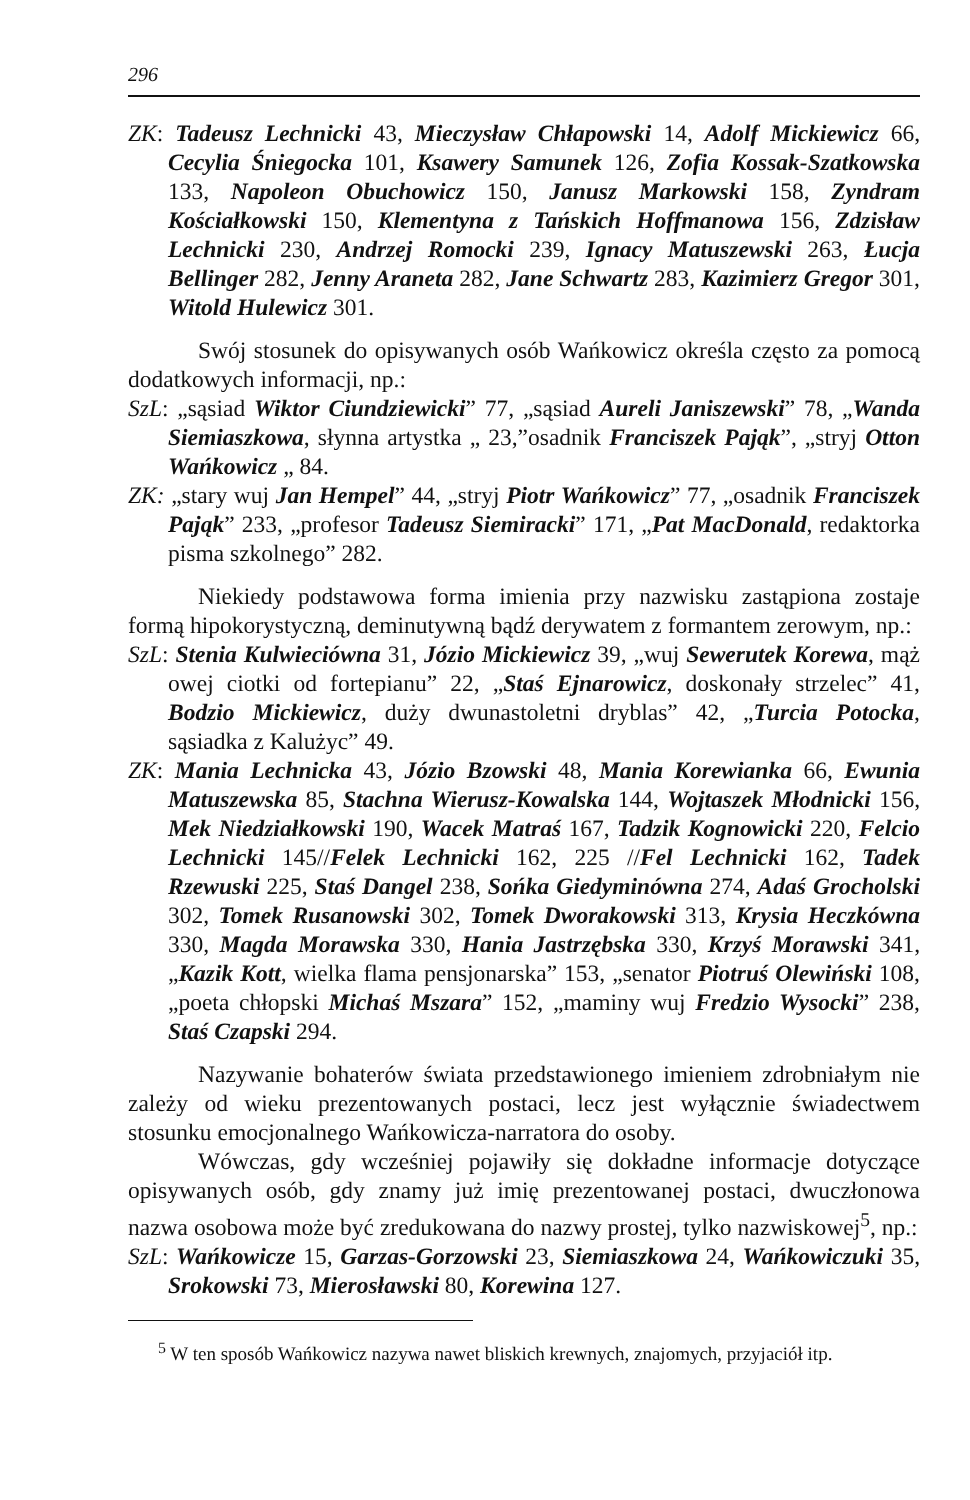296
ZK: Tadeusz Lechnicki 43, Mieczysław Chłapowski 14, Adolf Mickiewicz 66, Cecylia Śniegocka 101, Ksawery Samunek 126, Zofia Kossak-Szatkowska 133, Napoleon Obuchowicz 150, Janusz Markowski 158, Zyndram Kościałkowski 150, Klementyna z Tańskich Hoffmanowa 156, Zdzisław Lechnicki 230, Andrzej Romocki 239, Ignacy Matuszewski 263, Łucja Bellinger 282, Jenny Araneta 282, Jane Schwartz 283, Kazimierz Gregor 301, Witold Hulewicz 301.
Swój stosunek do opisywanych osób Wańkowicz określa często za pomocą dodatkowych informacji, np.:
SzL: „sąsiad Wiktor Ciundziewicki” 77, „sąsiad Aureli Janiszewski” 78, „Wanda Siemiaszkowa, słynna artystka „ 23,”osadnik Franciszek Pająk”, „stryj Otton Wańkowicz „ 84.
ZK: „stary wuj Jan Hempel” 44, „stryj Piotr Wańkowicz” 77, „osadnik Franciszek Pająk” 233, „profesor Tadeusz Siemiracki” 171, „Pat MacDonald, redaktorka pisma szkolnego” 282.
Niekiedy podstawowa forma imienia przy nazwisku zastąpiona zostaje formą hipokorystyczną, deminutywną bądź derywatem z formantem zerowym, np.:
SzL: Stenia Kulwieciówna 31, Józio Mickiewicz 39, „wuj Sewerutek Korewa, mąż owej ciotki od fortepianu” 22, „Staś Ejnarowicz, doskonały strzelec” 41, Bodzio Mickiewicz, duży dwunastoletni dryblas” 42, „Turcia Potocka, sąsiadka z Kalużyc” 49.
ZK: Mania Lechnicka 43, Józio Bzowski 48, Mania Korewianka 66, Ewunia Matuszewska 85, Stachna Wierusz-Kowalska 144, Wojtaszek Młodnicki 156, Mek Niedziałkowski 190, Wacek Matraś 167, Tadzik Kognowicki 220, Felcio Lechnicki 145//Felek Lechnicki 162, 225 //Fel Lechnicki 162, Tadek Rzewuski 225, Staś Dangel 238, Sońka Giedyminówna 274, Adaś Grocholski 302, Tomek Rusanowski 302, Tomek Dworakowski 313, Krysia Heczkówna 330, Magda Morawska 330, Hania Jastrzębska 330, Krzyś Morawski 341, „Kazik Kott, wielka flama pensjonarska” 153, „senator Piotruś Olewiński 108, „poeta chłopski Michaś Mszara” 152, „maminy wuj Fredzio Wysocki” 238, Staś Czapski 294.
Nazywanie bohaterów świata przedstawionego imieniem zdrobniałym nie zależy od wieku prezentowanych postaci, lecz jest wyłącznie świadectwem stosunku emocjonalnego Wańkowicza-narratora do osoby.
Wówczas, gdy wcześniej pojawiły się dokładne informacje dotyczące opisywanych osób, gdy znamy już imię prezentowanej postaci, dwuczłonowa nazwa osobowa może być zredukowana do nazwy prostej, tylko nazwiskowej<sup>5</sup>, np.:
SzL: Wańkowicze 15, Garzas-Gorzowski 23, Siemiaszkowa 24, Wańkowiczuki 35, Srokowski 73, Mierosławski 80, Korewina 127.
<sup>5</sup> W ten sposób Wańkowicz nazywa nawet bliskich krewnych, znajomych, przyjaciół itp.